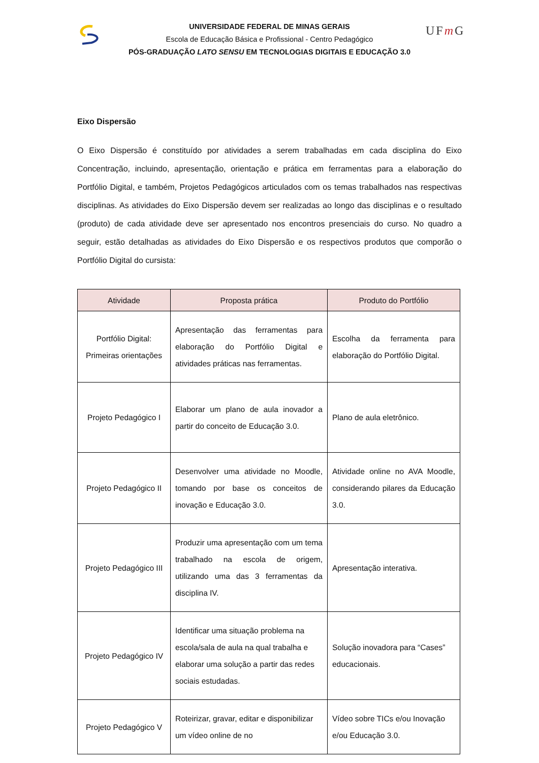UFm G
UNIVERSIDADE FEDERAL DE MINAS GERAIS
Escola de Educação Básica e Profissional - Centro Pedagógico
PÓS-GRADUAÇÃO LATO SENSU EM TECNOLOGIAS DIGITAIS E EDUCAÇÃO 3.0
Eixo Dispersão
O Eixo Dispersão é constituído por atividades a serem trabalhadas em cada disciplina do Eixo Concentração, incluindo, apresentação, orientação e prática em ferramentas para a elaboração do Portfólio Digital, e também, Projetos Pedagógicos articulados com os temas trabalhados nas respectivas disciplinas. As atividades do Eixo Dispersão devem ser realizadas ao longo das disciplinas e o resultado (produto) de cada atividade deve ser apresentado nos encontros presenciais do curso. No quadro a seguir, estão detalhadas as atividades do Eixo Dispersão e os respectivos produtos que comporão o Portfólio Digital do cursista:
| Atividade | Proposta prática | Produto do Portfólio |
| --- | --- | --- |
| Portfólio Digital: Primeiras orientações | Apresentação das ferramentas para elaboração do Portfólio Digital e atividades práticas nas ferramentas. | Escolha da ferramenta para elaboração do Portfólio Digital. |
| Projeto Pedagógico I | Elaborar um plano de aula inovador a partir do conceito de Educação 3.0. | Plano de aula eletrônico. |
| Projeto Pedagógico II | Desenvolver uma atividade no Moodle, tomando por base os conceitos de inovação e Educação 3.0. | Atividade online no AVA Moodle, considerando pilares da Educação 3.0. |
| Projeto Pedagógico III | Produzir uma apresentação com um tema trabalhado na escola de origem, utilizando uma das 3 ferramentas da disciplina IV. | Apresentação interativa. |
| Projeto Pedagógico IV | Identificar uma situação problema na escola/sala de aula na qual trabalha e elaborar uma solução a partir das redes sociais estudadas. | Solução inovadora para “Cases” educacionais. |
| Projeto Pedagógico V | Roteirizar, gravar, editar e disponibilizar um vídeo online de no | Vídeo sobre TICs e/ou Inovação e/ou Educação 3.0. |